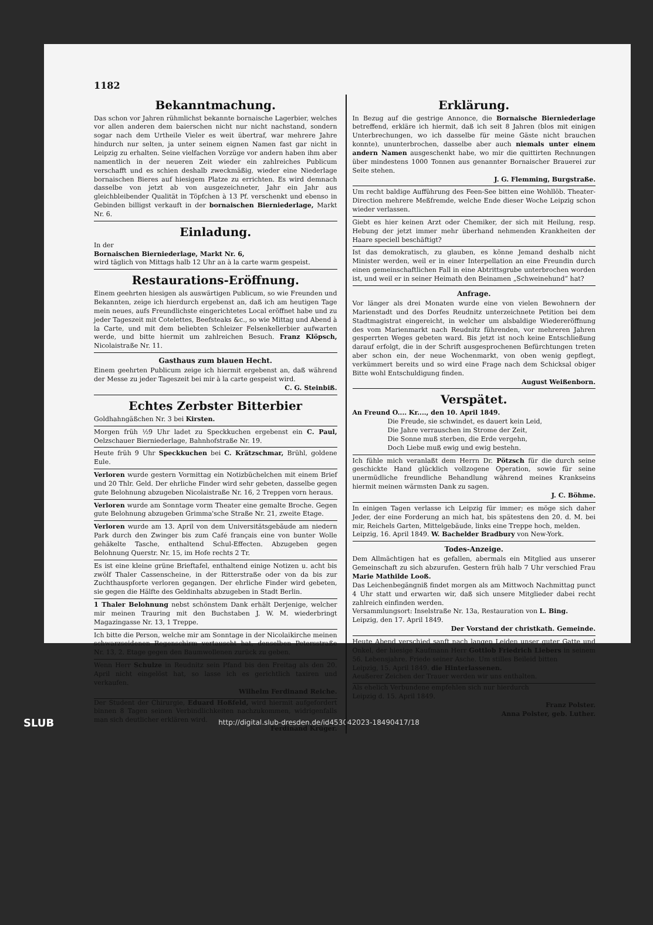1182
Bekanntmachung.
Das schon vor Jahren rühmlichst bekannte bornaische Lagerbier, welches vor allen anderen dem baierschen nicht nur nicht nachstand, sondern sogar nach dem Urtheile Vieler es weit übertraf, war mehrere Jahre hindurch nur selten, ja unter seinem eignen Namen fast gar nicht in Leipzig zu erhalten. Seine vielfachen Vorzüge vor andern haben ihm aber namentlich in der neueren Zeit wieder ein zahlreiches Publicum verschafft und es schien deshalb zweckmäßig, wieder eine Niederlage bornaischen Bieres auf hiesigem Platze zu errichten. Es wird demnach dasselbe von jetzt ab von ausgezeichneter, Jahr ein Jahr aus gleichbleibender Qualität in Töpfchen à 13 Pf. verschenkt und ebenso in Gebinden billigst verkauft in der bornaischen Bierniederlage, Markt Nr. 6.
Einladung.
In der
Bornaischen Bierniederlage, Markt Nr. 6,
wird täglich von Mittags halb 12 Uhr an à la carte warm gespeist.
Restaurations-Eröffnung.
Einem geehrten hiesigen als auswärtigen Publicum, so wie Freunden und Bekannten, zeige ich hierdurch ergebenst an, daß ich am heutigen Tage mein neues, aufs Freundlichste eingerichtetes Local eröffnet habe und zu jeder Tageszeit mit Cotelettes, Beefsteaks &c., so wie Mittag und Abend à la Carte, und mit dem beliebten Schleizer Felsenkellerbier aufwarten werde, und bitte hiermit um zahlreichen Besuch. Franz Klöpsch, Nicolaistraße Nr. 11.
Gasthaus zum blauen Hecht.
Einem geehrten Publicum zeige ich hiermit ergebenst an, daß während der Messe zu jeder Tageszeit bei mir à la carte gespeist wird.
C. G. Steinbiß.
Echtes Zerbster Bitterbier
Goldhahngäßchen Nr. 3 bei Kirsten.
Morgen früh ½9 Uhr ladet zu Speckkuchen ergebenst ein C. Paul, Oelzschauer Bierniederlage, Bahnhofstraße Nr. 19.
Heute früh 9 Uhr Speckkuchen bei C. Krätzschmar, Brühl, goldene Eule.
Verloren wurde gestern Vormittag ein Notizbüchelchen mit einem Brief und 20 Thlr. Geld. Der ehrliche Finder wird sehr gebeten, dasselbe gegen gute Belohnung abzugeben Nicolaistraße Nr. 16, 2 Treppen vorn heraus.
Verloren wurde am Sonntage vorm Theater eine gemalte Broche. Gegen gute Belohnung abzugeben Grimma'sche Straße Nr. 21, zweite Etage.
Verloren wurde am 13. April von dem Universitätsgebäude am niedern Park durch den Zwinger bis zum Café français eine von bunter Wolle gehäkelte Tasche, enthaltend Schul-Effecten. Abzugeben gegen Belohnung Querstr. Nr. 15, im Hofe rechts 2 Tr.
Es ist eine kleine grüne Brieftafel, enthaltend einige Notizen u. acht bis zwölf Thaler Cassenscheine, in der Ritterstraße oder von da bis zur Zuchthauspforte verloren gegangen. Der ehrliche Finder wird gebeten, sie gegen die Hälfte des Geldinhalts abzugeben in Stadt Berlin.
1 Thaler Belohnung nebst schönstem Dank erhält Derjenige, welcher mir meinen Trauring mit den Buchstaben J. W. M. wiederbringt Magazingasse Nr. 13, 1 Treppe.
Ich bitte die Person, welche mir am Sonntage in der Nicolaikirche meinen schwarzseidenen Regenschirm vertauscht hat, denselben Petersstraße Nr. 13, 2. Etage gegen den Baumwollenen zurück zu geben.
Wenn Herr Schulze in Reudnitz sein Pfand bis den Freitag als den 20. April nicht eingelöst hat, so lasse ich es gerichtlich taxiren und verkaufen.
Wilhelm Ferdinand Reiche.
Der Student der Chirurgie, Eduard Hoßfeld, wird hiermit aufgefordert binnen 8 Tagen seinen Verbindlichkeiten nachzukommen, widrigenfalls man sich deutlicher erklären wird.
Ferdinand Krüger.
Erklärung.
In Bezug auf die gestrige Annonce, die Bornaische Bierniederlage betreffend, erkläre ich hiermit, daß ich seit 8 Jahren (blos mit einigen Unterbrechungen, wo ich dasselbe für meine Gäste nicht brauchen konnte), ununterbrochen, dasselbe aber auch niemals unter einem andern Namen ausgeschenkt habe, wo mir die quittirten Rechnungen über mindestens 1000 Tonnen aus genannter Bornaischer Brauerei zur Seite stehen.
J. G. Flemming, Burgstraße.
Um recht baldige Aufführung des Feen-See bitten eine Wohllöb. Theater-Direction mehrere Meßfremde, welche Ende dieser Woche Leipzig schon wieder verlassen.
Giebt es hier keinen Arzt oder Chemiker, der sich mit Heilung, resp. Hebung der jetzt immer mehr überhand nehmenden Krankheiten der Haare speciell beschäftigt?
Ist das demokratisch, zu glauben, es könne Jemand deshalb nicht Minister werden, weil er in einer Interpellation an eine Freundin durch einen gemeinschaftlichen Fall in eine Abtrittsgrube unterbrochen worden ist, und weil er in seiner Heimath den Beinamen „Schweinehund“ hat?
Anfrage.
Vor länger als drei Monaten wurde eine von vielen Bewohnern der Marienstadt und des Dorfes Reudnitz unterzeichnete Petition bei dem Stadtmagistrat eingereicht, in welcher um alsbaldige Wiedereröffnung des vom Marienmarkt nach Reudnitz führenden, vor mehreren Jahren gesperrten Weges gebeten ward. Bis jetzt ist noch keine Entschließung darauf erfolgt, die in der Schrift ausgesprochenen Befürchtungen treten aber schon ein, der neue Wochenmarkt, von oben wenig gepflegt, verkümmert bereits und so wird eine Frage nach dem Schicksal obiger Bitte wohl Entschuldigung finden.
August Weißenborn.
Verspätet.
An Freund O.... Kr...., den 10. April 1849.
Die Freude, sie schwindet, es dauert kein Leid,
Die Jahre verrauschen im Strome der Zeit,
Die Sonne muß sterben, die Erde vergehn,
Doch Liebe muß ewig und ewig bestehn.
Ich fühle mich veranlaßt dem Herrn Dr. Pötzsch für die durch seine geschickte Hand glücklich vollzogene Operation, sowie für seine unermüdliche freundliche Behandlung während meines Krankseins hiermit meinen wärmsten Dank zu sagen.
J. C. Böhme.
In einigen Tagen verlasse ich Leipzig für immer; es möge sich daher Jeder, der eine Forderung an mich hat, bis spätestens den 20. d. M. bei mir, Reichels Garten, Mittelgebäude, links eine Treppe hoch, melden.
Leipzig, 16. April 1849. W. Bachelder Bradbury von New-York.
Todes-Anzeige.
Dem Allmächtigen hat es gefallen, abermals ein Mitglied aus unserer Gemeinschaft zu sich abzurufen. Gestern früh halb 7 Uhr verschied Frau Marie Mathilde Looß.
Das Leichenbegängniß findet morgen als am Mittwoch Nachmittag punct 4 Uhr statt und erwarten wir, daß sich unsere Mitglieder dabei recht zahlreich einfinden werden.
Versammlungsort: Inselstraße Nr. 13a, Restauration von L. Bing.
Leipzig, den 17. April 1849.
Der Vorstand der christkath. Gemeinde.
Heute Abend verschied sanft nach langen Leiden unser guter Gatte und Onkel, der hiesige Kaufmann Herr Gottlob Friedrich Liebers in seinem 56. Lebensjahre. Friede seiner Asche. Um stilles Beileid bitten
Leipzig, 15. April 1849. die Hinterlassenen.
Aeußerer Zeichen der Trauer werden wir uns enthalten.
Als ehelich Verbundene empfehlen sich nur hierdurch
Leipzig d. 15. April 1849.
Franz Polster.
Anna Polster, geb. Luther.
SLUB http://digital.slub-dresden.de/id453042023-18490417/18